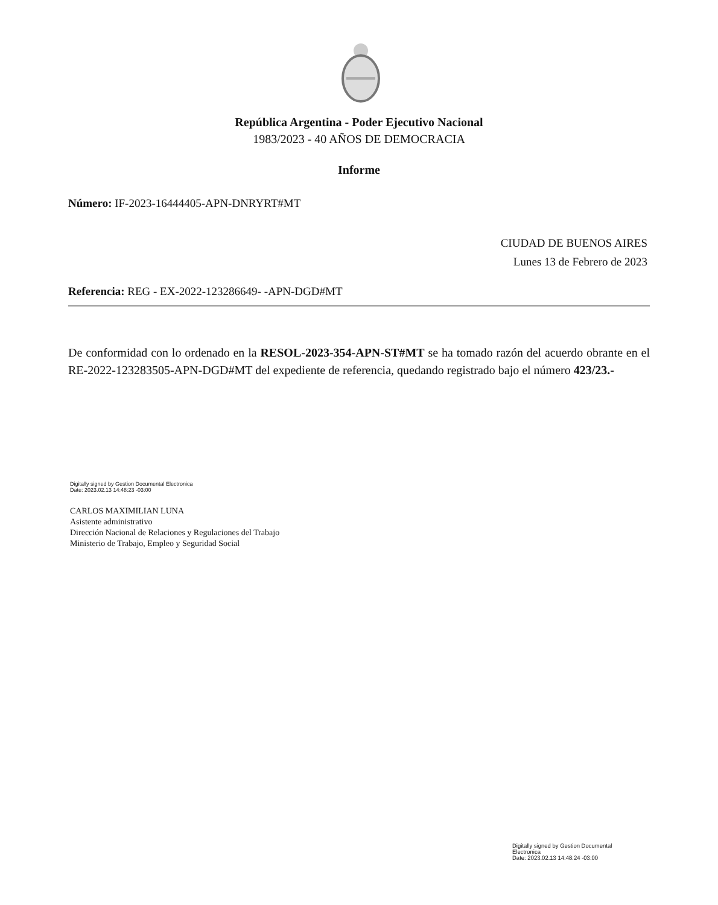República Argentina - Poder Ejecutivo Nacional
1983/2023 - 40 AÑOS DE DEMOCRACIA
Informe
Número: IF-2023-16444405-APN-DNRYRT#MT
CIUDAD DE BUENOS AIRES
Lunes 13 de Febrero de 2023
Referencia: REG - EX-2022-123286649- -APN-DGD#MT
De conformidad con lo ordenado en la RESOL-2023-354-APN-ST#MT se ha tomado razón del acuerdo obrante en el RE-2022-123283505-APN-DGD#MT del expediente de referencia, quedando registrado bajo el número 423/23.-
Digitally signed by Gestion Documental Electronica
Date: 2023.02.13 14:48:23 -03:00
CARLOS MAXIMILIAN LUNA
Asistente administrativo
Dirección Nacional de Relaciones y Regulaciones del Trabajo
Ministerio de Trabajo, Empleo y Seguridad Social
Digitally signed by Gestion Documental Electronica
Date: 2023.02.13 14:48:24 -03:00